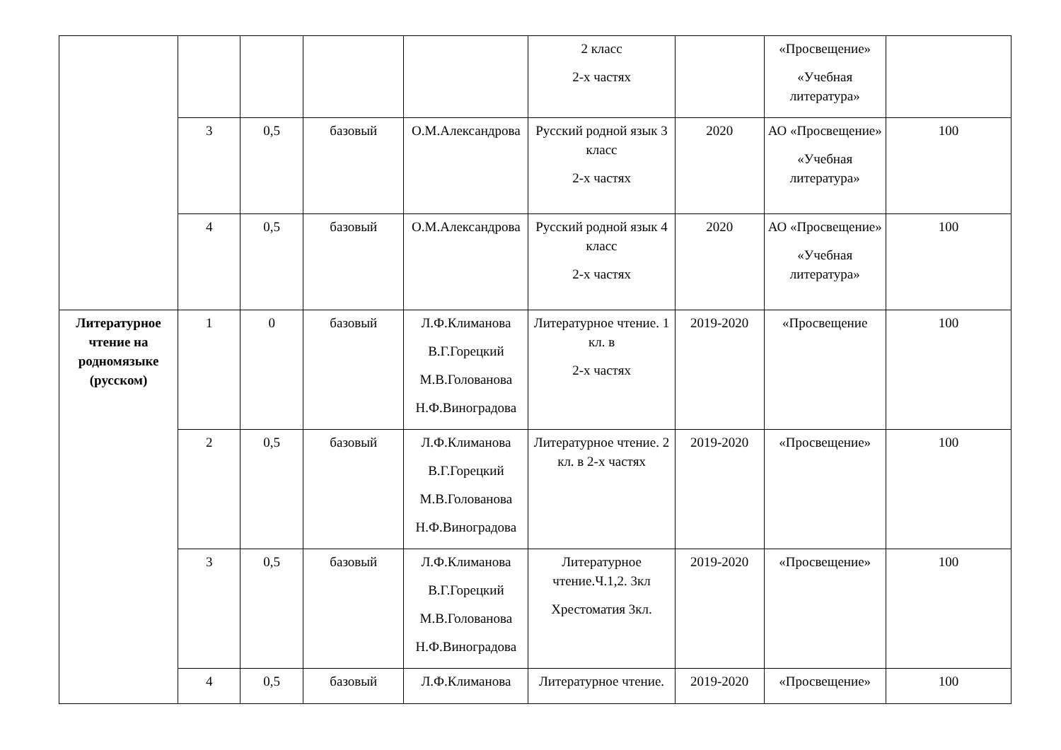| | | | | | 2 класс 2-х частях | | «Просвещение» «Учебная литература» | |
| | 3 | 0,5 | базовый | О.М.Александрова | Русский родной язык 3 класс 2-х частях | 2020 | АО «Просвещение» «Учебная литература» | 100 |
| | 4 | 0,5 | базовый | О.М.Александрова | Русский родной язык 4 класс 2-х частях | 2020 | АО «Просвещение» «Учебная литература» | 100 |
| Литературное чтение на родномязыке (русском) | 1 | 0 | базовый | Л.Ф.Климанова В.Г.Горецкий М.В.Голованова Н.Ф.Виноградова | Литературное чтение. 1 кл. в 2-х частях | 2019-2020 | «Просвещение | 100 |
| | 2 | 0,5 | базовый | Л.Ф.Климанова В.Г.Горецкий М.В.Голованова Н.Ф.Виноградова | Литературное чтение. 2 кл. в 2-х частях | 2019-2020 | «Просвещение» | 100 |
| | 3 | 0,5 | базовый | Л.Ф.Климанова В.Г.Горецкий М.В.Голованова Н.Ф.Виноградова | Литературное чтение.Ч.1,2. 3кл Хрестоматия 3кл. | 2019-2020 | «Просвещение» | 100 |
| | 4 | 0,5 | базовый | Л.Ф.Климанова | Литературное чтение. | 2019-2020 | «Просвещение» | 100 |